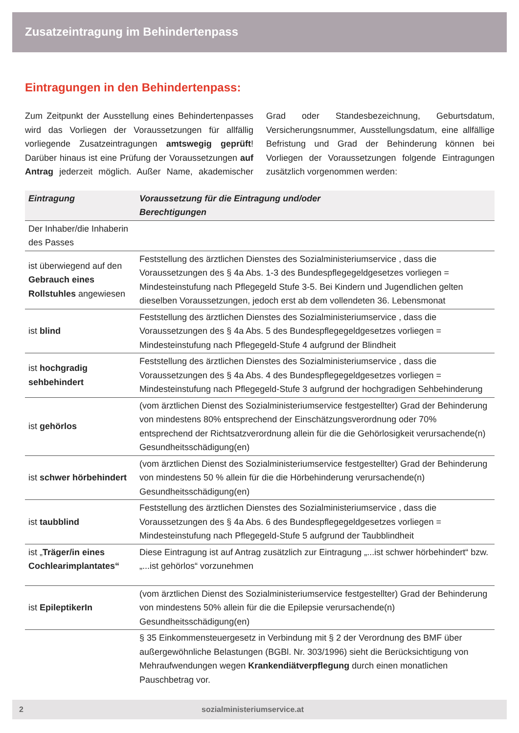Zusatzeintragung im Behindertenpass
Eintragungen in den Behindertenpass:
Zum Zeitpunkt der Ausstellung eines Behindertenpasses wird das Vorliegen der Voraussetzungen für allfällig vorliegende Zusatzeintragungen amtswegig geprüft! Darüber hinaus ist eine Prüfung der Voraussetzungen auf Antrag jederzeit möglich. Außer Name, akademischer Grad oder Standesbezeichnung, Geburtsdatum, Versicherungsnummer, Ausstellungsdatum, eine allfällige Befristung und Grad der Behinderung können bei Vorliegen der Voraussetzungen folgende Eintragungen zusätzlich vorgenommen werden:
| Eintragung | Voraussetzung für die Eintragung und/oder Berechtigungen |
| --- | --- |
| Der Inhaber/die Inhaberin des Passes | |
| ist überwiegend auf den Gebrauch eines Rollstuhles angewiesen | Feststellung des ärztlichen Dienstes des Sozialministeriumservice , dass die Voraussetzungen des § 4a Abs. 1-3 des Bundespflegegeldgesetzes vorliegen = Mindesteinstufung nach Pflegegeld Stufe 3-5. Bei Kindern und Jugendlichen gelten dieselben Voraussetzungen, jedoch erst ab dem vollendeten 36. Lebensmonat |
| ist blind | Feststellung des ärztlichen Dienstes des Sozialministeriumservice , dass die Voraussetzungen des § 4a Abs. 5 des Bundespflegegeldgesetzes vorliegen = Mindesteinstufung nach Pflegegeld-Stufe 4 aufgrund der Blindheit |
| ist hochgradig sehbehindert | Feststellung des ärztlichen Dienstes des Sozialministeriumservice , dass die Voraussetzungen des § 4a Abs. 4 des Bundespflegegeldgesetzes vorliegen = Mindesteinstufung nach Pflegegeld-Stufe 3 aufgrund der hochgradigen Sehbehinderung |
| ist gehörlos | (vom ärztlichen Dienst des Sozialministeriumservice festgestellter) Grad der Behinderung von mindestens 80% entsprechend der Einschätzungsverordnung oder 70% entsprechend der Richtsatzverordnung allein für die die Gehörlosigkeit verursachende(n) Gesundheitsschädigung(en) |
| ist schwer hörbehindert | (vom ärztlichen Dienst des Sozialministeriumservice festgestellter) Grad der Behinderung von mindestens 50 % allein für die die Hörbehinderung verursachende(n) Gesundheitsschädigung(en) |
| ist taubblind | Feststellung des ärztlichen Dienstes des Sozialministeriumservice , dass die Voraussetzungen des § 4a Abs. 6 des Bundespflegegeldgesetzes vorliegen = Mindesteinstufung nach Pflegegeld-Stufe 5 aufgrund der Taubblindheit |
| ist „ Träger/in eines Cochlearimplantates“ | Diese Eintragung ist auf Antrag zusätzlich zur Eintragung „...ist schwer hörbehindert“ bzw. „...ist gehörlos“ vorzunehmen |
| ist EpileptikerIn | (vom ärztlichen Dienst des Sozialministeriumservice festgestellter) Grad der Behinderung von mindestens 50% allein für die die Epilepsie verursachende(n) Gesundheitsschädigung(en) |
| | § 35 Einkommensteuergesetz in Verbindung mit § 2 der Verordnung des BMF über außergewöhnliche Belastungen (BGBl. Nr. 303/1996) sieht die Berücksichtigung von Mehraufwendungen wegen Krankendiätverpflegung durch einen monatlichen Pauschbetrag vor. |
2 sozialministeriumservice.at